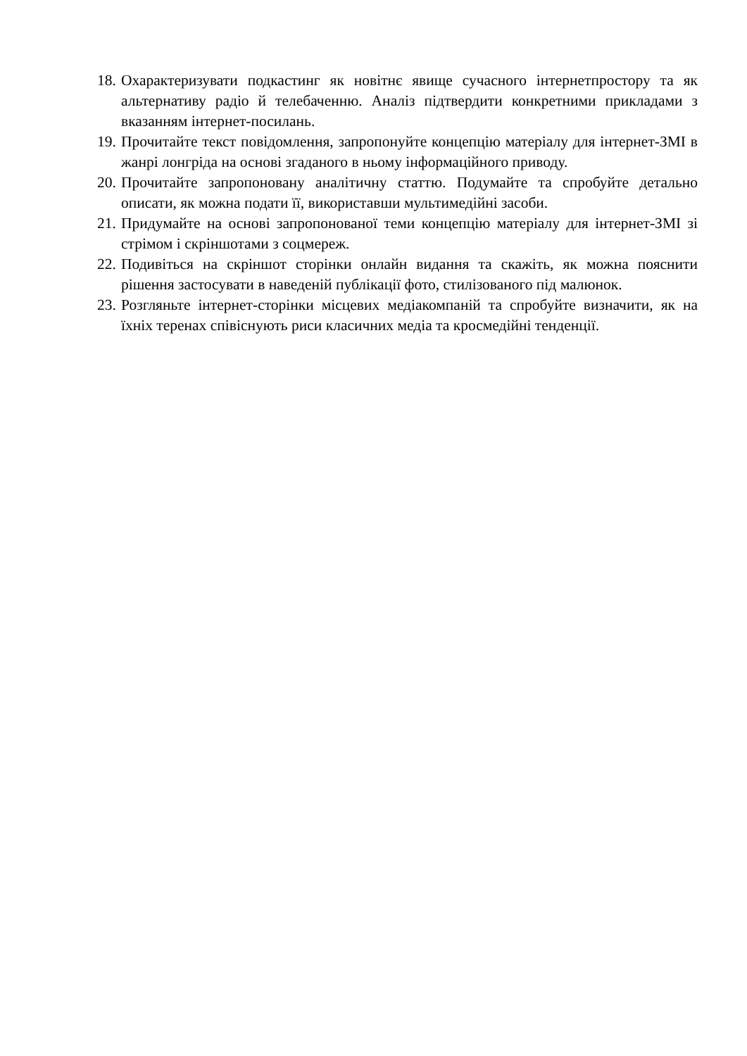18. Охарактеризувати подкастинг як новітнє явище сучасного інтернетпростору та як альтернативу радіо й телебаченню. Аналіз підтвердити конкретними прикладами з вказанням інтернет-посилань.
19. Прочитайте текст повідомлення, запропонуйте концепцію матеріалу для інтернет-ЗМІ в жанрі лонгріда на основі згаданого в ньому інформаційного приводу.
20. Прочитайте запропоновану аналітичну статтю. Подумайте та спробуйте детально описати, як можна подати її, використавши мультимедійні засоби.
21. Придумайте на основі запропонованої теми концепцію матеріалу для інтернет-ЗМІ зі стрімом і скріншотами з соцмереж.
22. Подивіться на скріншот сторінки онлайн видання та скажіть, як можна пояснити рішення застосувати в наведеній публікації фото, стилізованого під малюнок.
23. Розгляньте інтернет-сторінки місцевих медіакомпаній та спробуйте визначити, як на їхніх теренах співіснують риси класичних медіа та кросмедійні тенденції.